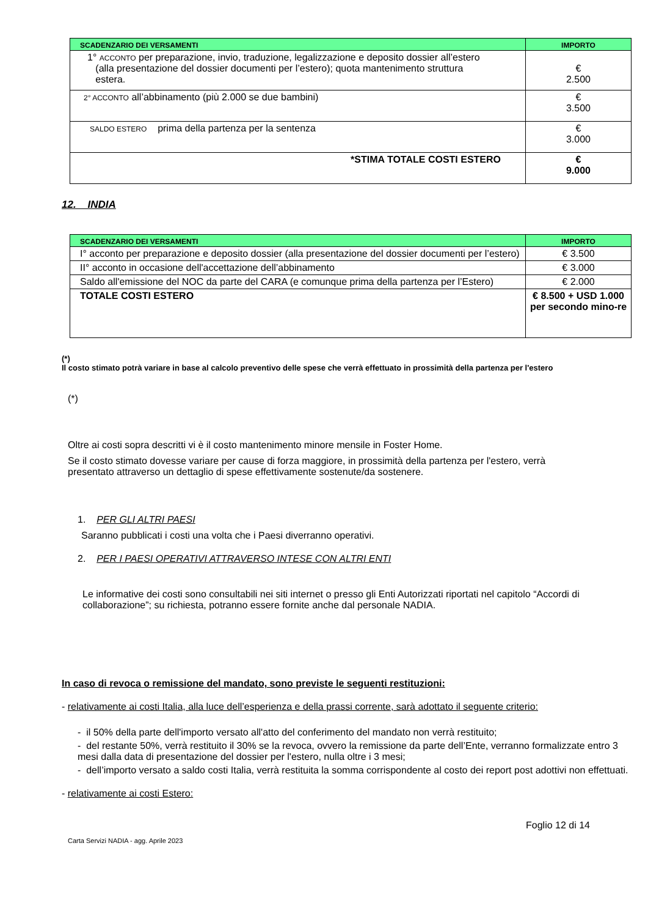| SCADENZARIO DEI VERSAMENTI | IMPORTO |
| --- | --- |
| 1° ACCONTO per preparazione, invio, traduzione, legalizzazione e deposito dossier all’estero (alla presentazione del dossier documenti per l’estero); quota mantenimento struttura estera. | € 2.500 |
| 2° ACCONTO all’abbinamento (più 2.000 se due bambini) | € 3.500 |
| SALDO ESTERO prima della partenza per la sentenza | € 3.000 |
| *STIMA TOTALE COSTI ESTERO | € 9.000 |
12. INDIA
| SCADENZARIO DEI VERSAMENTI | IMPORTO |
| --- | --- |
| I° acconto per preparazione e deposito dossier (alla presentazione del dossier documenti per l’estero) | € 3.500 |
| II° acconto in occasione dell'accettazione dell’abbinamento | € 3.000 |
| Saldo all'emissione del NOC da parte del CARA (e comunque prima della partenza per l’Estero) | € 2.000 |
| TOTALE COSTI ESTERO | € 8.500 + USD 1.000 per secondo mino-re |
(*)
Il costo stimato potrà variare in base al calcolo preventivo delle spese che verrà effettuato in prossimità della partenza per l'estero
(*)
Oltre ai costi sopra descritti vi è il costo mantenimento minore mensile in Foster Home.
Se il costo stimato dovesse variare per cause di forza maggiore, in prossimità della partenza per l'estero, verrà presentato attraverso un dettaglio di spese effettivamente sostenute/da sostenere.
1. PER GLI ALTRI PAESI
Saranno pubblicati i costi una volta che i Paesi diverranno operativi.
2. PER I PAESI OPERATIVI ATTRAVERSO INTESE CON ALTRI ENTI
Le informative dei costi sono consultabili nei siti internet o presso gli Enti Autorizzati riportati nel capitolo “Accordi di collaborazione”; su richiesta, potranno essere fornite anche dal personale NADIA.
In caso di revoca o remissione del mandato, sono previste le seguenti restituzioni:
- relativamente ai costi Italia, alla luce dell’esperienza e della prassi corrente, sarà adottato il seguente criterio:
- il 50% della parte dell'importo versato all'atto del conferimento del mandato non verrà restituito;
- del restante 50%, verrà restituito il 30% se la revoca, ovvero la remissione da parte dell’Ente, verranno formalizzate entro 3 mesi dalla data di presentazione del dossier per l'estero, nulla oltre i 3 mesi;
- dell’importo versato a saldo costi Italia, verrà restituita la somma corrispondente al costo dei report post adottivi non effettuati.
- relativamente ai costi Estero:
Foglio 12 di 14
Carta Servizi NADIA - agg. Aprile 2023